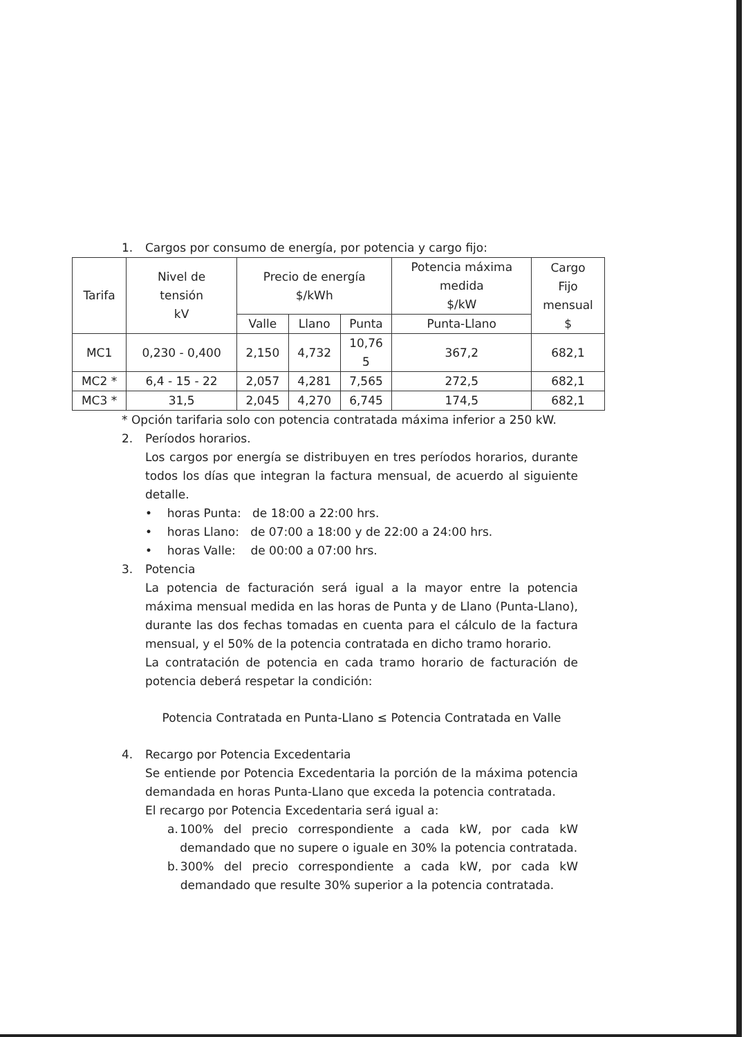1. Cargos por consumo de energía, por potencia y cargo fijo:
| Tarifa | Nivel de tensión kV | Precio de energía $/kWh | | | Potencia máxima medida $/kW | Cargo Fijo mensual $ |
| --- | --- | --- | --- | --- | --- | --- |
| | | Valle | Llano | Punta | Punta-Llano | |
| MC1 | 0,230 - 0,400 | 2,150 | 4,732 | 10,76 5 | 367,2 | 682,1 |
| MC2 * | 6,4 - 15 - 22 | 2,057 | 4,281 | 7,565 | 272,5 | 682,1 |
| MC3 * | 31,5 | 2,045 | 4,270 | 6,745 | 174,5 | 682,1 |
* Opción tarifaria solo con potencia contratada máxima inferior a 250 kW.
2. Períodos horarios.
Los cargos por energía se distribuyen en tres períodos horarios, durante todos los días que integran la factura mensual, de acuerdo al siguiente detalle.
• horas Punta: de 18:00 a 22:00 hrs.
• horas Llano: de 07:00 a 18:00 y de 22:00 a 24:00 hrs.
• horas Valle: de 00:00 a 07:00 hrs.
3. Potencia
La potencia de facturación será igual a la mayor entre la potencia máxima mensual medida en las horas de Punta y de Llano (Punta-Llano), durante las dos fechas tomadas en cuenta para el cálculo de la factura mensual, y el 50% de la potencia contratada en dicho tramo horario.
La contratación de potencia en cada tramo horario de facturación de potencia deberá respetar la condición:
Potencia Contratada en Punta-Llano ≤ Potencia Contratada en Valle
4. Recargo por Potencia Excedentaria
Se entiende por Potencia Excedentaria la porción de la máxima potencia demandada en horas Punta-Llano que exceda la potencia contratada.
El recargo por Potencia Excedentaria será igual a:
a. 100% del precio correspondiente a cada kW, por cada kW demandado que no supere o iguale en 30% la potencia contratada.
b. 300% del precio correspondiente a cada kW, por cada kW demandado que resulte 30% superior a la potencia contratada.